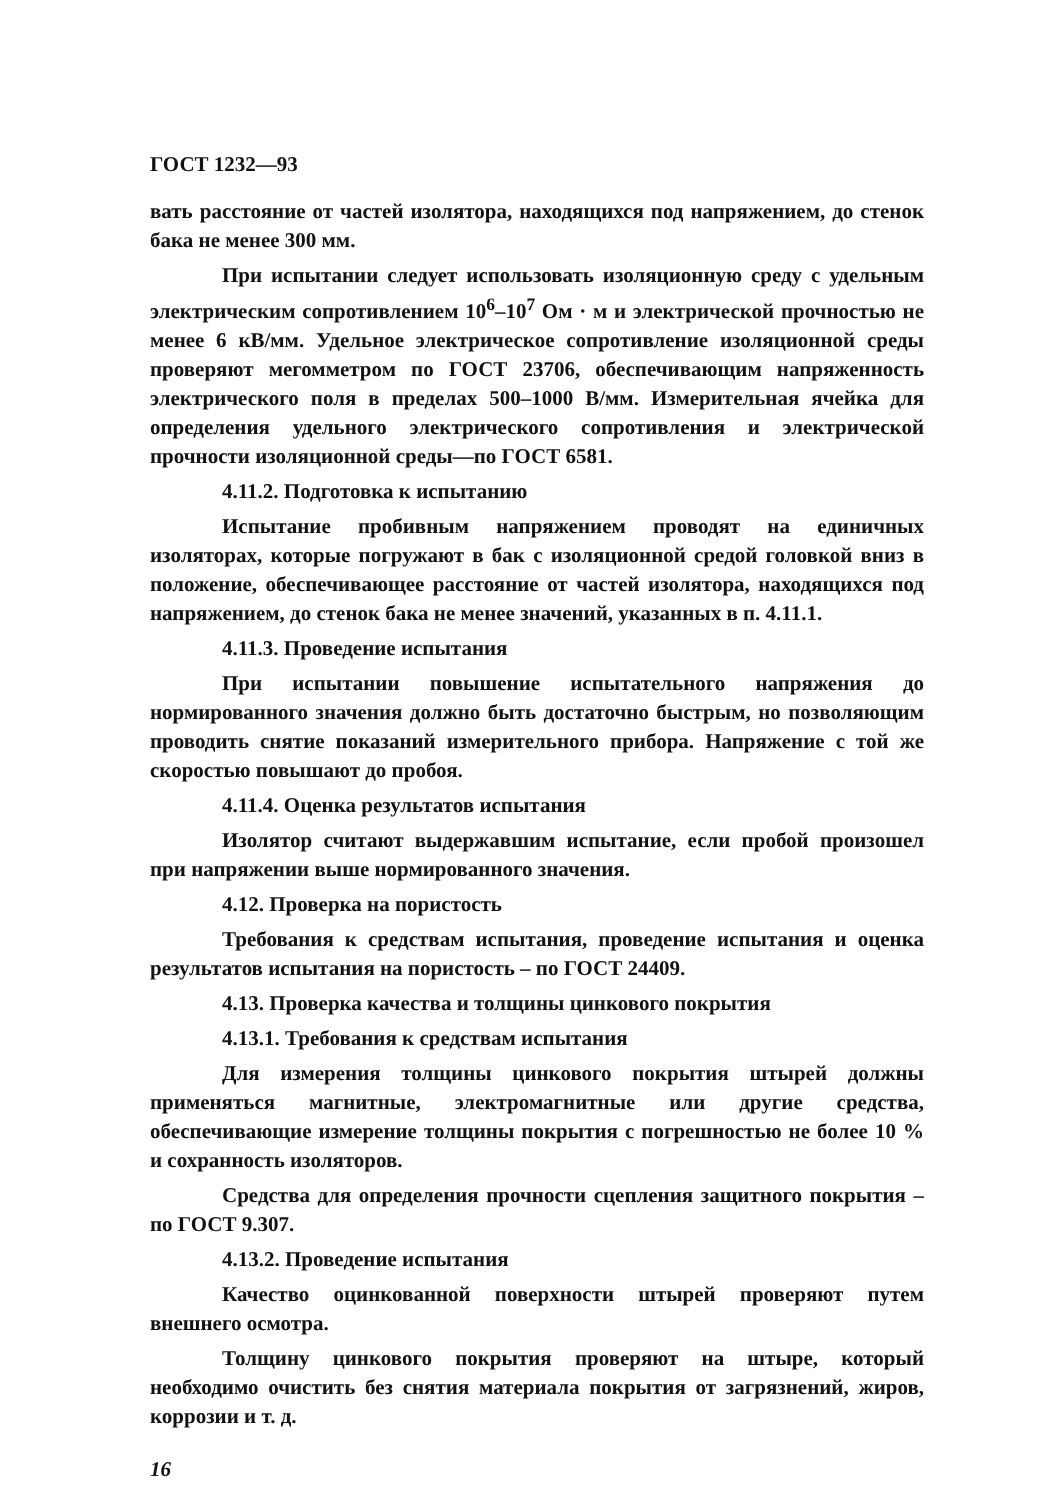ГОСТ 1232—93
вать расстояние от частей изолятора, находящихся под напряжением, до стенок бака не менее 300 мм.
При испытании следует использовать изоляционную среду с удельным электрическим сопротивлением 10<sup>6</sup>–10<sup>7</sup> Ом · м и электрической прочностью не менее 6 кВ/мм. Удельное электрическое сопротивление изоляционной среды проверяют мегомметром по ГОСТ 23706, обеспечивающим напряженность электрического поля в пределах 500–1000 В/мм. Измерительная ячейка для определения удельного электрического сопротивления и электрической прочности изоляционной среды—по ГОСТ 6581.
4.11.2. Подготовка к испытанию
Испытание пробивным напряжением проводят на единичных изоляторах, которые погружают в бак с изоляционной средой головкой вниз в положение, обеспечивающее расстояние от частей изолятора, находящихся под напряжением, до стенок бака не менее значений, указанных в п. 4.11.1.
4.11.3. Проведение испытания
При испытании повышение испытательного напряжения до нормированного значения должно быть достаточно быстрым, но позволяющим проводить снятие показаний измерительного прибора. Напряжение с той же скоростью повышают до пробоя.
4.11.4. Оценка результатов испытания
Изолятор считают выдержавшим испытание, если пробой произошел при напряжении выше нормированного значения.
4.12. Проверка на пористость
Требования к средствам испытания, проведение испытания и оценка результатов испытания на пористость – по ГОСТ 24409.
4.13. Проверка качества и толщины цинкового покрытия
4.13.1. Требования к средствам испытания
Для измерения толщины цинкового покрытия штырей должны применяться магнитные, электромагнитные или другие средства, обеспечивающие измерение толщины покрытия с погрешностью не более 10 % и сохранность изоляторов.
Средства для определения прочности сцепления защитного покрытия – по ГОСТ 9.307.
4.13.2. Проведение испытания
Качество оцинкованной поверхности штырей проверяют путем внешнего осмотра.
Толщину цинкового покрытия проверяют на штыре, который необходимо очистить без снятия материала покрытия от загрязнений, жиров, коррозии и т. д.
16